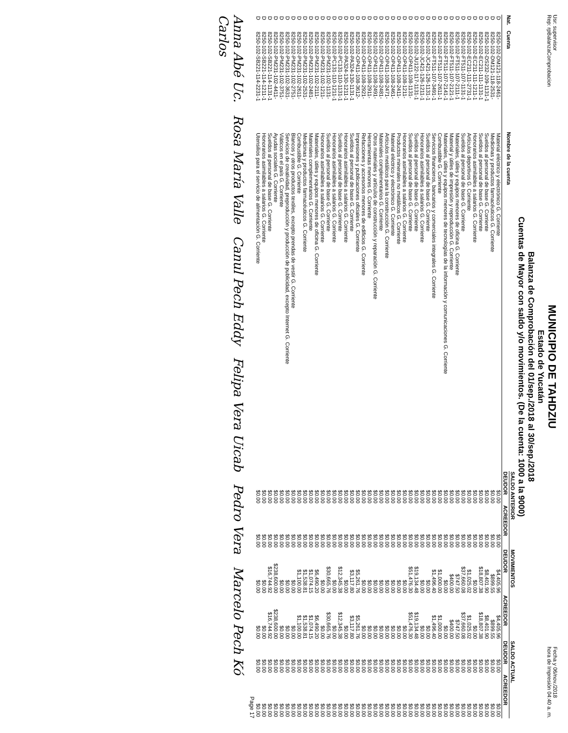Usr: supervisor
Rep: rpBalanzaComprobacion
MUNICIPIO DE TAHDZIU
Estado de Yucatán
Balanza de Comprobación del 01/sep./2018 al 30/sep./2018
Cuentas de Mayor con saldo y/o movimientos. (De la cuenta: 1000 a la 9000)
Fecha y 06/nov./2018
hora de Impresión 04:40 a. m.
| Nat. | Cuenta | Nombre de la cuenta | SALDO ANTERIOR | | MOVIMIENTOS | | SALDO ACTUAL | |
| --- | --- | --- | --- | --- | --- | --- | --- | --- |
| | | | DEUDOR | ACREEDOR | DEUDOR | ACREEDOR | DEUDOR | ACREEDOR |
| D | 8250-102-DM121-118-2461- | Material eléctrico y electrónico G. Corriente | $0.00 | $0.00 | $4,405.96 | $4,405.96 | $0.00 | $0.00 |
| D | 8250-102-DM121-118-2531- | Medicinas y productos farmacéuticos G. Corriente | $0.00 | $0.00 | $899.55 | $899.55 | $0.00 | $0.00 |
| D | 8250-102-DS232-109-1131-1 | Sueldos al personal de base G. Corriente | $0.00 | $0.00 | $8,401.90 | $8,401.90 | $0.00 | $0.00 |
| D | 8250-102-EC211-111-1131-1 | Sueldos al personal de base G. Corriente | $0.00 | $0.00 | $18,807.38 | $18,807.38 | $0.00 | $0.00 |
| D | 8250-102-EC211-111-1211-1 | Honorarios asimilables a salarios G. Corriente | $0.00 | $0.00 | $0.00 | $0.00 | $0.00 | $0.00 |
| D | 8250-102-EC211-111-2731-1 | Artículos deportivos G. Corriente | $0.00 | $0.00 | $1,025.02 | $1,025.02 | $0.00 | $0.00 |
| D | 8250-102-FT511-107-1131-1 | Sueldos al personal de base G. Corriente | $0.00 | $0.00 | $37,660.08 | $37,660.08 | $0.00 | $0.00 |
| D | 8250-102-FT511-107-2111-1 | Materiales, útiles y equipos menores de oficina G. Corriente | $0.00 | $0.00 | $747.50 | $747.50 | $0.00 | $0.00 |
| D | 8250-102-FT511-107-2121-1 | Material y útiles de impresión y reproducción G. Corriente | $0.00 | $0.00 | $400.00 | $400.00 | $0.00 | $0.00 |
| D | 8250-102-FT511-107-2141-1 | Materiales, útiles y equipos menores de tecnologías de la información y comunicaciones G. Corriente | $0.00 | $0.00 | $0.00 | $0.00 | $0.00 | $0.00 |
| D | 8250-102-FT511-107-2611-1 | Combustible G. Corriente | $0.00 | $0.00 | $1,000.00 | $1,000.00 | $0.00 | $0.00 |
| D | 8250-102-FT511-107-3491-1 | Servicios financieros, bancarios y comerciales integrales G. Corriente | $0.00 | $0.00 | $1,496.40 | $1,496.40 | $0.00 | $0.00 |
| D | 8250-102-JC421-126-1131-1 | Sueldos al personal de base G. Corriente | $0.00 | $0.00 | $0.00 | $0.00 | $0.00 | $0.00 |
| D | 8250-102-JC421-126-1211-1 | Honorarios asimilables a salarios G. Corriente | $0.00 | $0.00 | $0.00 | $0.00 | $0.00 | $0.00 |
| D | 8250-102-JU122-117-1131-1 | Sueldos al personal de base G. Corriente | $0.00 | $0.00 | $19,134.48 | $19,134.48 | $0.00 | $0.00 |
| D | 8250-102-OP411-108-1131- | Sueldos al personal de base G. Corriente | $0.00 | $0.00 | $51,476.30 | $51,476.30 | $0.00 | $0.00 |
| D | 8250-102-OP411-108-1211- | Honorarios asimilables a salarios G. Corriente | $0.00 | $0.00 | $0.00 | $0.00 | $0.00 | $0.00 |
| D | 8250-102-OP411-108-2411- | Productos minerales no metálicos G. Corriente | $0.00 | $0.00 | $0.00 | $0.00 | $0.00 | $0.00 |
| D | 8250-102-OP411-108-2461- | Material eléctrico y electrónico G. Corriente | $0.00 | $0.00 | $0.00 | $0.00 | $0.00 | $0.00 |
| D | 8250-102-OP411-108-2471- | Artículos metálicos para la construcción G. Corriente | $0.00 | $0.00 | $0.00 | $0.00 | $0.00 | $0.00 |
| D | 8250-102-OP411-108-2481- | Materiales complementarios G. Corriente | $0.00 | $0.00 | $0.00 | $0.00 | $0.00 | $0.00 |
| D | 8250-102-OP411-108-2491- | Otros materiales y artículos de construcción y reparación G. Corriente | $0.00 | $0.00 | $0.00 | $0.00 | $0.00 | $0.00 |
| D | 8250-102-OP411-108-2911- | Herramientas menores G. Corriente | $0.00 | $0.00 | $0.00 | $0.00 | $0.00 | $0.00 |
| D | 8250-102-OP411-108-2921- | Refacciones y accesorios menores de edificios G. Corriente | $0.00 | $0.00 | $0.00 | $0.00 | $0.00 | $0.00 |
| D | 8250-102-OP411-108-3612- | Impresiones y publicaciones oficiales G. Corriente | $0.00 | $0.00 | $5,261.76 | $5,261.76 | $0.00 | $0.00 |
| D | 8250-102-PA324-130-1131-1 | Sueldos al personal de base G. Corriente | $0.00 | $0.00 | $3,117.80 | $3,117.80 | $0.00 | $0.00 |
| D | 8250-102-PA324-130-1211-1 | Honorarios asimilables a salarios G. Corriente | $0.00 | $0.00 | $0.00 | $0.00 | $0.00 | $0.00 |
| D | 8250-102-PC131-110-1131-1 | Sueldos al personal de base G. Corriente | $0.00 | $0.00 | $12,345.38 | $12,345.38 | $0.00 | $0.00 |
| D | 8250-102-PC131-110-1211-1 | Honorarios asimilables a salarios G. Corriente | $0.00 | $0.00 | $0.00 | $0.00 | $0.00 | $0.00 |
| D | 8250-102-PM231-102-1131- | Sueldos al personal de base G. Corriente | $0.00 | $0.00 | $30,665.76 | $30,665.76 | $0.00 | $0.00 |
| D | 8250-102-PM231-102-1211- | Honorarios asimilables a salarios G. Corriente | $0.00 | $0.00 | $0.00 | $0.00 | $0.00 | $0.00 |
| D | 8250-102-PM231-102-2111- | Materiales, útiles y equipos menores de oficina G. Corriente | $0.00 | $0.00 | $6,490.20 | $6,490.20 | $0.00 | $0.00 |
| D | 8250-102-PM231-102-2481- | Materiales complementarios G. Corriente | $0.00 | $0.00 | $1,074.15 | $1,074.15 | $0.00 | $0.00 |
| D | 8250-102-PM231-102-2531- | Medicinas y productos farmacéuticos G. Corriente | $0.00 | $0.00 | $1,538.81 | $1,538.81 | $0.00 | $0.00 |
| D | 8250-102-PM231-102-2611- | Combustible G. Corriente | $0.00 | $0.00 | $1,100.00 | $1,100.00 | $0.00 | $0.00 |
| D | 8250-102-PM231-102-2751- | Blancos y otros productos textiles, excepto prendas de vestir G. Corriente | $0.00 | $0.00 | $0.00 | $0.00 | $0.00 | $0.00 |
| D | 8250-102-PM231-102-3631- | Servicios de creatividad, preproducción y producción de publicidad, excepto Internet G. Corriente | $0.00 | $0.00 | $0.00 | $0.00 | $0.00 | $0.00 |
| D | 8250-102-PM231-102-3751- | Viáticos en el país G. Corriente | $0.00 | $0.00 | $0.00 | $0.00 | $0.00 | $0.00 |
| D | 8250-102-PM231-102-4411- | Ayudas sociales G. Corriente | $0.00 | $0.00 | $238,600.00 | $238,600.00 | $0.00 | $0.00 |
| D | 8250-102-SB221-114-1131-1 | Sueldos al personal de base G. Corriente | $0.00 | $0.00 | $16,744.92 | $16,744.92 | $0.00 | $0.00 |
| D | 8250-102-SB221-114-1211-1 | Honorarios asimilables a salarios G. Corriente | $0.00 | $0.00 | $0.00 | $0.00 | $0.00 | $0.00 |
| D | 8250-102-SB221-114-2231-1 | Utensilios para el servicio de alimentación G. Corriente | $0.00 | $0.00 | $0.00 | $0.00 | $0.00 | $0.00 |
Page 17
Anna Abé Uc. Rosa María Valle Canul Pech Eddy Felipa Vera Uicab Pedro Vera Marcelo Pech Kó Carlos